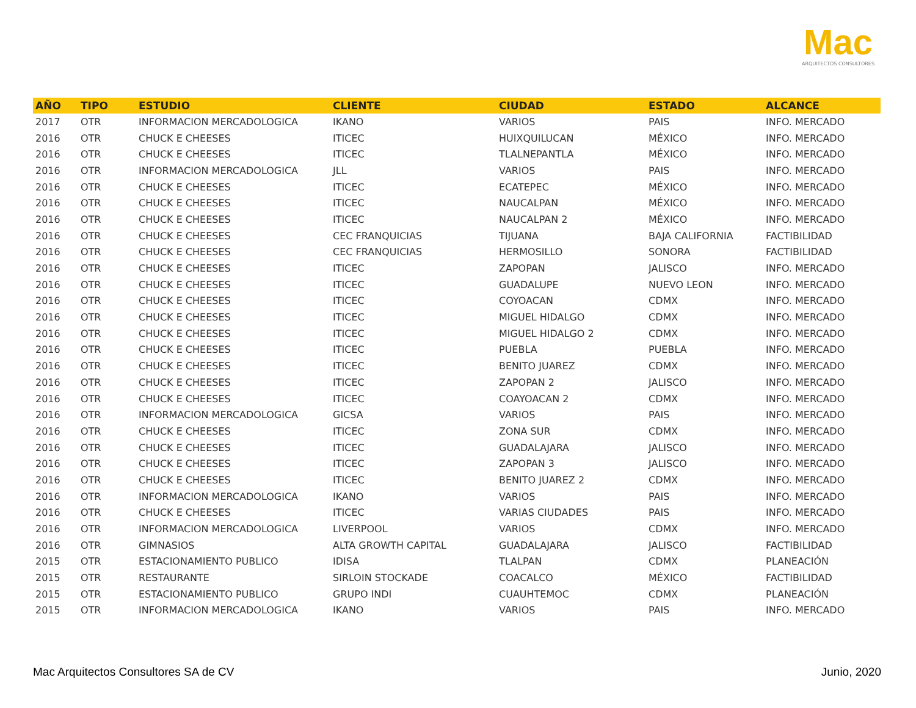Mac
ARQUITECTOS CONSULTORES
| AÑO | TIPO | ESTUDIO | CLIENTE | CIUDAD | ESTADO | ALCANCE |
| --- | --- | --- | --- | --- | --- | --- |
| 2017 | OTR | INFORMACION MERCADOLOGICA | IKANO | VARIOS | PAIS | INFO. MERCADO |
| 2016 | OTR | CHUCK E CHEESES | ITICEC | HUIXQUILUCAN | MÉXICO | INFO. MERCADO |
| 2016 | OTR | CHUCK E CHEESES | ITICEC | TLALNEPANTLA | MÉXICO | INFO. MERCADO |
| 2016 | OTR | INFORMACION MERCADOLOGICA | JLL | VARIOS | PAIS | INFO. MERCADO |
| 2016 | OTR | CHUCK E CHEESES | ITICEC | ECATEPEC | MÉXICO | INFO. MERCADO |
| 2016 | OTR | CHUCK E CHEESES | ITICEC | NAUCALPAN | MÉXICO | INFO. MERCADO |
| 2016 | OTR | CHUCK E CHEESES | ITICEC | NAUCALPAN 2 | MÉXICO | INFO. MERCADO |
| 2016 | OTR | CHUCK E CHEESES | CEC FRANQUICIAS | TIJUANA | BAJA CALIFORNIA | FACTIBILIDAD |
| 2016 | OTR | CHUCK E CHEESES | CEC FRANQUICIAS | HERMOSILLO | SONORA | FACTIBILIDAD |
| 2016 | OTR | CHUCK E CHEESES | ITICEC | ZAPOPAN | JALISCO | INFO. MERCADO |
| 2016 | OTR | CHUCK E CHEESES | ITICEC | GUADALUPE | NUEVO LEON | INFO. MERCADO |
| 2016 | OTR | CHUCK E CHEESES | ITICEC | COYOACAN | CDMX | INFO. MERCADO |
| 2016 | OTR | CHUCK E CHEESES | ITICEC | MIGUEL HIDALGO | CDMX | INFO. MERCADO |
| 2016 | OTR | CHUCK E CHEESES | ITICEC | MIGUEL HIDALGO 2 | CDMX | INFO. MERCADO |
| 2016 | OTR | CHUCK E CHEESES | ITICEC | PUEBLA | PUEBLA | INFO. MERCADO |
| 2016 | OTR | CHUCK E CHEESES | ITICEC | BENITO JUAREZ | CDMX | INFO. MERCADO |
| 2016 | OTR | CHUCK E CHEESES | ITICEC | ZAPOPAN 2 | JALISCO | INFO. MERCADO |
| 2016 | OTR | CHUCK E CHEESES | ITICEC | COAYOACAN 2 | CDMX | INFO. MERCADO |
| 2016 | OTR | INFORMACION MERCADOLOGICA | GICSA | VARIOS | PAIS | INFO. MERCADO |
| 2016 | OTR | CHUCK E CHEESES | ITICEC | ZONA SUR | CDMX | INFO. MERCADO |
| 2016 | OTR | CHUCK E CHEESES | ITICEC | GUADALAJARA | JALISCO | INFO. MERCADO |
| 2016 | OTR | CHUCK E CHEESES | ITICEC | ZAPOPAN 3 | JALISCO | INFO. MERCADO |
| 2016 | OTR | CHUCK E CHEESES | ITICEC | BENITO JUAREZ 2 | CDMX | INFO. MERCADO |
| 2016 | OTR | INFORMACION MERCADOLOGICA | IKANO | VARIOS | PAIS | INFO. MERCADO |
| 2016 | OTR | CHUCK E CHEESES | ITICEC | VARIAS CIUDADES | PAIS | INFO. MERCADO |
| 2016 | OTR | INFORMACION MERCADOLOGICA | LIVERPOOL | VARIOS | CDMX | INFO. MERCADO |
| 2016 | OTR | GIMNASIOS | ALTA GROWTH CAPITAL | GUADALAJARA | JALISCO | FACTIBILIDAD |
| 2015 | OTR | ESTACIONAMIENTO PUBLICO | IDISA | TLALPAN | CDMX | PLANEACIÓN |
| 2015 | OTR | RESTAURANTE | SIRLOIN STOCKADE | COACALCO | MÉXICO | FACTIBILIDAD |
| 2015 | OTR | ESTACIONAMIENTO PUBLICO | GRUPO INDI | CUAUHTEMOC | CDMX | PLANEACIÓN |
| 2015 | OTR | INFORMACION MERCADOLOGICA | IKANO | VARIOS | PAIS | INFO. MERCADO |
Mac Arquitectos Consultores SA de CV
Junio, 2020